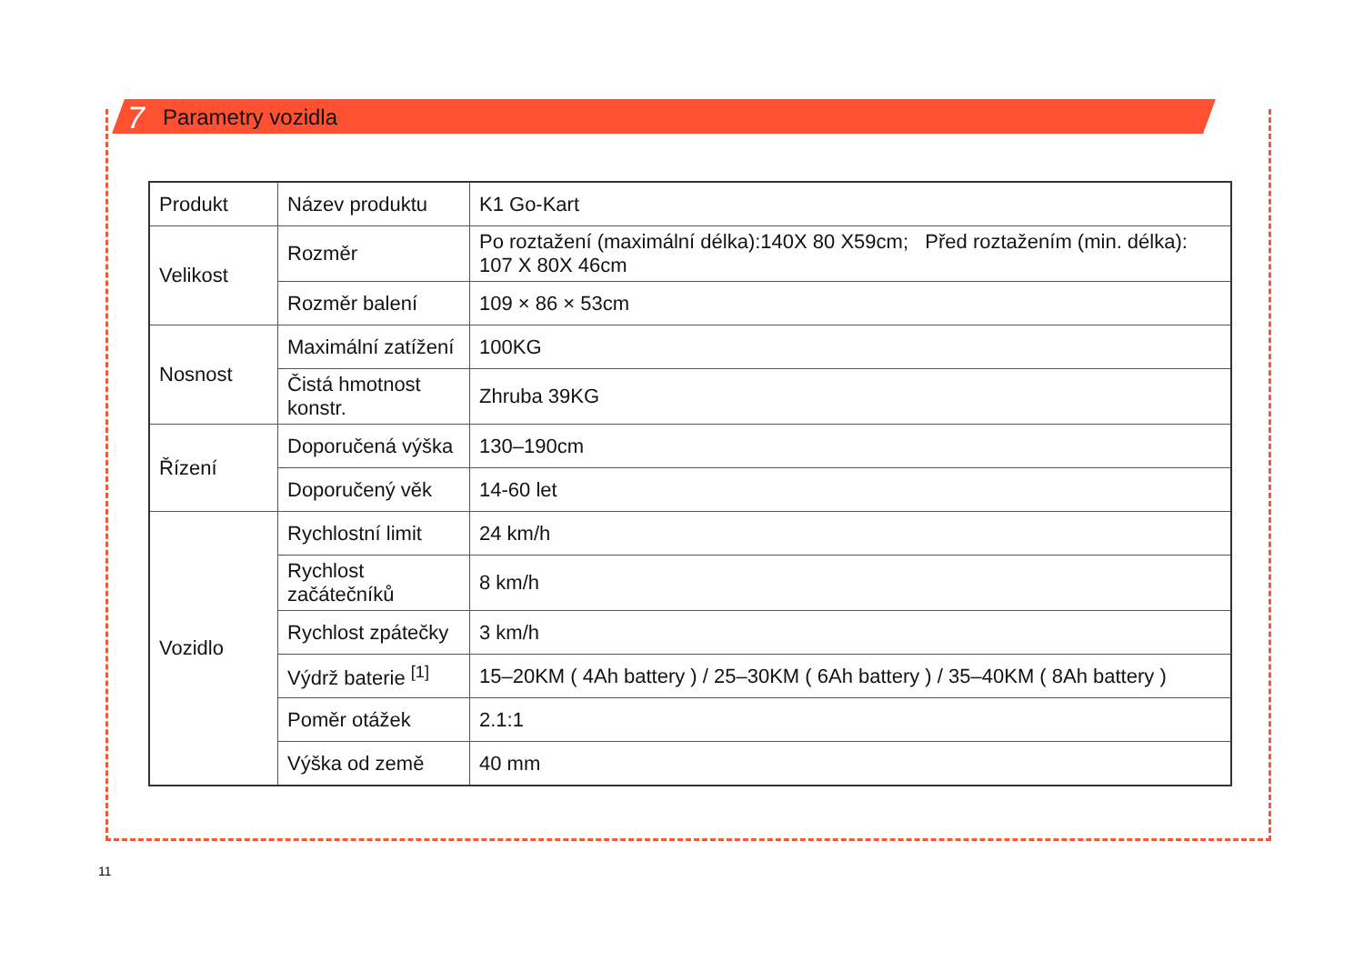7 Parametry vozidla
| Produkt | Název produktu | K1 Go-Kart |
| Velikost | Rozměr | Po roztažení (maximální délka):140X 80 X59cm; Před roztažením (min. délka): 107 X 80X 46cm |
| | Rozměr balení | 109 × 86 × 53cm |
| Nosnost | Maximální zatížení | 100KG |
| | Čistá hmotnost konstr. | Zhruba 39KG |
| Řízení | Doporučená výška | 130–190cm |
| | Doporučený věk | 14-60 let |
| Vozidlo | Rychlostní limit | 24 km/h |
| | Rychlost začátečníků | 8 km/h |
| | Rychlost zpátečky | 3 km/h |
| | Výdrž baterie <sup>[1]</sup> | 15–20KM ( 4Ah battery ) / 25–30KM ( 6Ah battery ) / 35–40KM ( 8Ah battery ) |
| | Poměr otážek | 2.1:1 |
| | Výška od země | 40 mm |
11